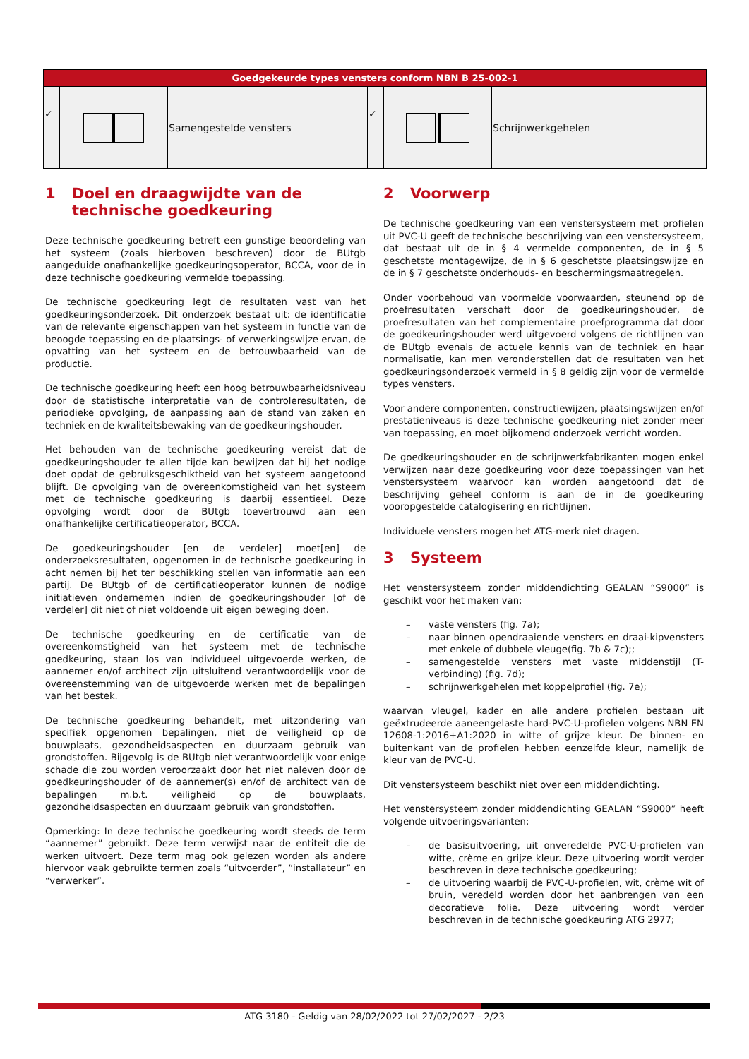| Goedgekeurde types vensters conform NBN B 25-002-1 | | | | | |
| --- | --- | --- | --- | --- | --- |
| ✓ | | Samengestelde vensters | ✓ | | Schrijnwerkgehelen |
1 Doel en draagwijdte van de technische goedkeuring
Deze technische goedkeuring betreft een gunstige beoordeling van het systeem (zoals hierboven beschreven) door de BUtgb aangeduide onafhankelijke goedkeuringsoperator, BCCA, voor de in deze technische goedkeuring vermelde toepassing.
De technische goedkeuring legt de resultaten vast van het goedkeuringsonderzoek. Dit onderzoek bestaat uit: de identificatie van de relevante eigenschappen van het systeem in functie van de beoogde toepassing en de plaatsings- of verwerkingswijze ervan, de opvatting van het systeem en de betrouwbaarheid van de productie.
De technische goedkeuring heeft een hoog betrouwbaarheidsniveau door de statistische interpretatie van de controleresultaten, de periodieke opvolging, de aanpassing aan de stand van zaken en techniek en de kwaliteitsbewaking van de goedkeuringshouder.
Het behouden van de technische goedkeuring vereist dat de goedkeuringshouder te allen tijde kan bewijzen dat hij het nodige doet opdat de gebruiksgeschiktheid van het systeem aangetoond blijft. De opvolging van de overeenkomstigheid van het systeem met de technische goedkeuring is daarbij essentieel. Deze opvolging wordt door de BUtgb toevertrouwd aan een onafhankelijke certificatieoperator, BCCA.
De goedkeuringshouder [en de verdeler] moet[en] de onderzoeksresultaten, opgenomen in de technische goedkeuring in acht nemen bij het ter beschikking stellen van informatie aan een partij. De BUtgb of de certificatieoperator kunnen de nodige initiatieven ondernemen indien de goedkeuringshouder [of de verdeler] dit niet of niet voldoende uit eigen beweging doen.
De technische goedkeuring en de certificatie van de overeenkomstigheid van het systeem met de technische goedkeuring, staan los van individueel uitgevoerde werken, de aannemer en/of architect zijn uitsluitend verantwoordelijk voor de overeenstemming van de uitgevoerde werken met de bepalingen van het bestek.
De technische goedkeuring behandelt, met uitzondering van specifiek opgenomen bepalingen, niet de veiligheid op de bouwplaats, gezondheidsaspecten en duurzaam gebruik van grondstoffen. Bijgevolg is de BUtgb niet verantwoordelijk voor enige schade die zou worden veroorzaakt door het niet naleven door de goedkeuringshouder of de aannemer(s) en/of de architect van de bepalingen m.b.t. veiligheid op de bouwplaats, gezondheidsaspecten en duurzaam gebruik van grondstoffen.
Opmerking: In deze technische goedkeuring wordt steeds de term “aannemer” gebruikt. Deze term verwijst naar de entiteit die de werken uitvoert. Deze term mag ook gelezen worden als andere hiervoor vaak gebruikte termen zoals “uitvoerder”, “installateur” en “verwerker”.
2 Voorwerp
De technische goedkeuring van een venstersysteem met profielen uit PVC-U geeft de technische beschrijving van een venstersysteem, dat bestaat uit de in § 4 vermelde componenten, de in § 5 geschetste montagewijze, de in § 6 geschetste plaatsingswijze en de in § 7 geschetste onderhouds- en beschermingsmaatregelen.
Onder voorbehoud van voormelde voorwaarden, steunend op de proefresultaten verschaft door de goedkeuringshouder, de proefresultaten van het complementaire proefprogramma dat door de goedkeuringshouder werd uitgevoerd volgens de richtlijnen van de BUtgb evenals de actuele kennis van de techniek en haar normalisatie, kan men veronderstellen dat de resultaten van het goedkeuringsonderzoek vermeld in § 8 geldig zijn voor de vermelde types vensters.
Voor andere componenten, constructiewijzen, plaatsingswijzen en/of prestatieniveaus is deze technische goedkeuring niet zonder meer van toepassing, en moet bijkomend onderzoek verricht worden.
De goedkeuringshouder en de schrijnwerkfabrikanten mogen enkel verwijzen naar deze goedkeuring voor deze toepassingen van het venstersysteem waarvoor kan worden aangetoond dat de beschrijving geheel conform is aan de in de goedkeuring vooropgestelde catalogisering en richtlijnen.
Individuele vensters mogen het ATG-merk niet dragen.
3 Systeem
Het venstersysteem zonder middendichting GEALAN “S9000” is geschikt voor het maken van:
– vaste vensters (fig. 7a);
– naar binnen opendraaiende vensters en draai-kipvensters met enkele of dubbele vleuge(fig. 7b & 7c);;
– samengestelde vensters met vaste middenstijl (T-verbinding) (fig. 7d);
– schrijnwerkgehelen met koppelprofiel (fig. 7e);
waarvan vleugel, kader en alle andere profielen bestaan uit geëxtrudeerde aaneengelaste hard-PVC-U-profielen volgens NBN EN 12608-1:2016+A1:2020 in witte of grijze kleur. De binnen- en buitenkant van de profielen hebben eenzelfde kleur, namelijk de kleur van de PVC-U.
Dit venstersysteem beschikt niet over een middendichting.
Het venstersysteem zonder middendichting GEALAN “S9000” heeft volgende uitvoeringsvarianten:
– de basisuitvoering, uit onveredelde PVC-U-profielen van witte, crème en grijze kleur. Deze uitvoering wordt verder beschreven in deze technische goedkeuring;
– de uitvoering waarbij de PVC-U-profielen, wit, crème wit of bruin, veredeld worden door het aanbrengen van een decoratieve folie. Deze uitvoering wordt verder beschreven in de technische goedkeuring ATG 2977;
ATG 3180 - Geldig van 28/02/2022 tot 27/02/2027 - 2/23